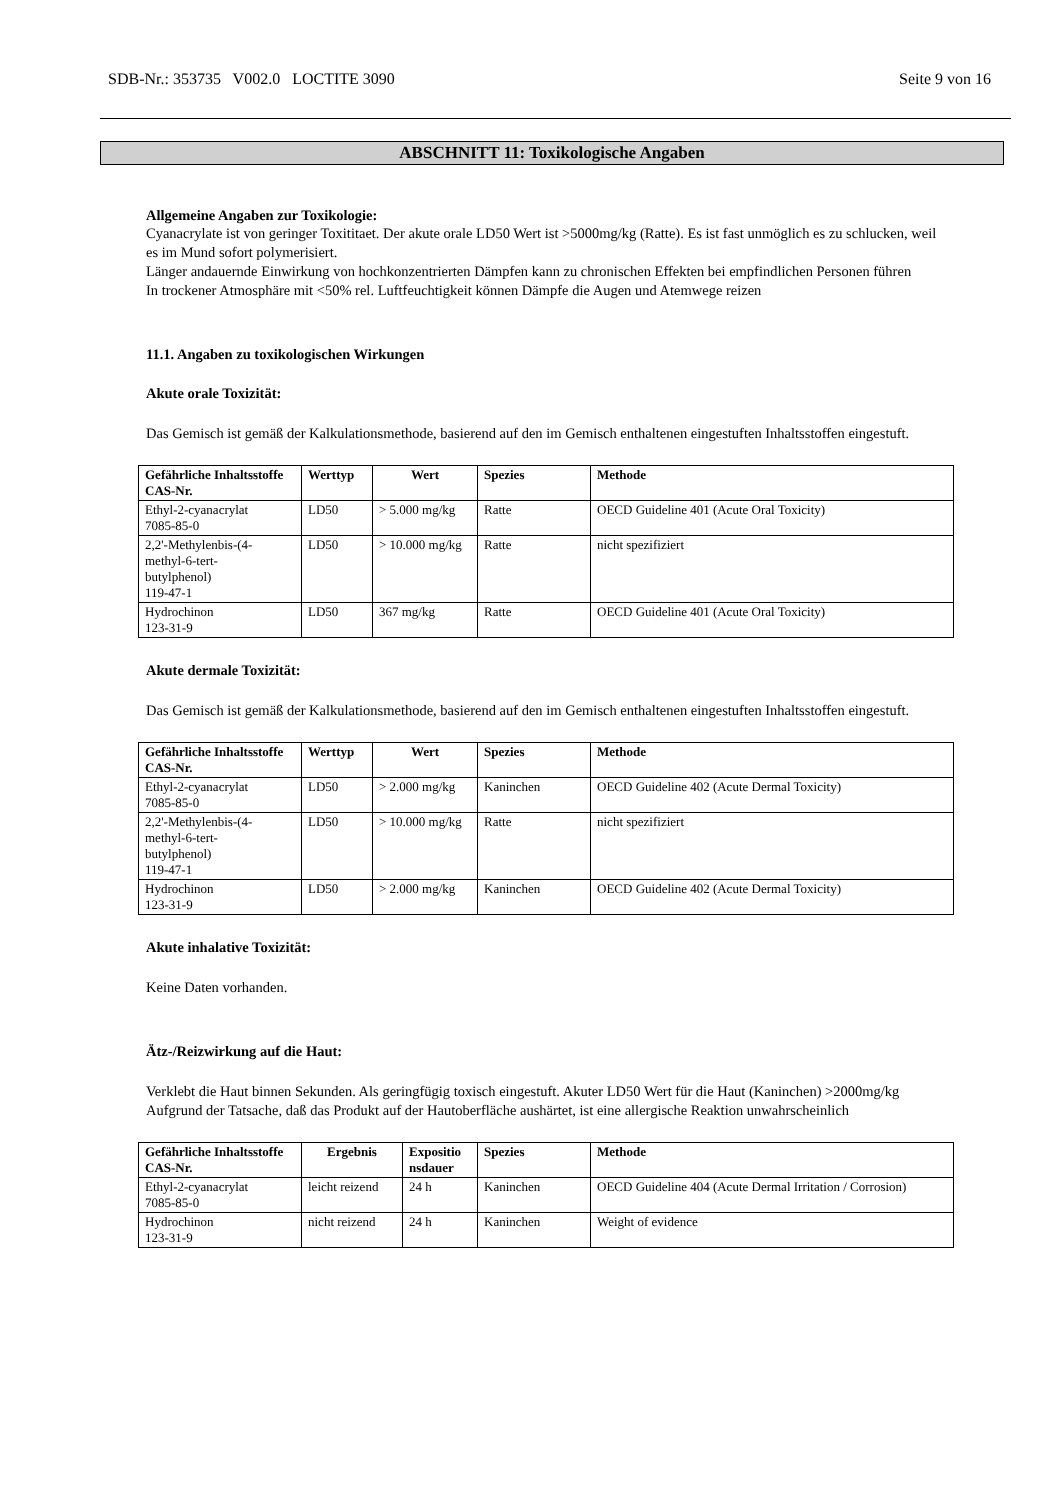SDB-Nr.: 353735 V002.0 LOCTITE 3090 Seite 9 von 16
ABSCHNITT 11: Toxikologische Angaben
Allgemeine Angaben zur Toxikologie:
Cyanacrylate ist von geringer Toxititaet. Der akute orale LD50 Wert ist >5000mg/kg (Ratte). Es ist fast unmöglich es zu schlucken, weil es im Mund sofort polymerisiert.
Länger andauernde Einwirkung von hochkonzentrierten Dämpfen kann zu chronischen Effekten bei empfindlichen Personen führen
In trockener Atmosphäre mit <50% rel. Luftfeuchtigkeit können Dämpfe die Augen und Atemwege reizen
11.1. Angaben zu toxikologischen Wirkungen
Akute orale Toxizität:
Das Gemisch ist gemäß der Kalkulationsmethode, basierend auf den im Gemisch enthaltenen eingestuften Inhaltsstoffen eingestuft.
| Gefährliche Inhaltsstoffe CAS-Nr. | Werttyp | Wert | Spezies | Methode |
| --- | --- | --- | --- | --- |
| Ethyl-2-cyanacrylat 7085-85-0 | LD50 | > 5.000 mg/kg | Ratte | OECD Guideline 401 (Acute Oral Toxicity) |
| 2,2'-Methylenbis-(4- methyl-6-tert- butylphenol) 119-47-1 | LD50 | > 10.000 mg/kg | Ratte | nicht spezifiziert |
| Hydrochinon 123-31-9 | LD50 | 367 mg/kg | Ratte | OECD Guideline 401 (Acute Oral Toxicity) |
Akute dermale Toxizität:
Das Gemisch ist gemäß der Kalkulationsmethode, basierend auf den im Gemisch enthaltenen eingestuften Inhaltsstoffen eingestuft.
| Gefährliche Inhaltsstoffe CAS-Nr. | Werttyp | Wert | Spezies | Methode |
| --- | --- | --- | --- | --- |
| Ethyl-2-cyanacrylat 7085-85-0 | LD50 | > 2.000 mg/kg | Kaninchen | OECD Guideline 402 (Acute Dermal Toxicity) |
| 2,2'-Methylenbis-(4- methyl-6-tert- butylphenol) 119-47-1 | LD50 | > 10.000 mg/kg | Ratte | nicht spezifiziert |
| Hydrochinon 123-31-9 | LD50 | > 2.000 mg/kg | Kaninchen | OECD Guideline 402 (Acute Dermal Toxicity) |
Akute inhalative Toxizität:
Keine Daten vorhanden.
Ätz-/Reizwirkung auf die Haut:
Verklebt die Haut binnen Sekunden. Als geringfügig toxisch eingestuft. Akuter LD50 Wert für die Haut (Kaninchen) >2000mg/kg
Aufgrund der Tatsache, daß das Produkt auf der Hautoberfläche aushärtet, ist eine allergische Reaktion unwahrscheinlich
| Gefährliche Inhaltsstoffe CAS-Nr. | Ergebnis | Expositio nsdauer | Spezies | Methode |
| --- | --- | --- | --- | --- |
| Ethyl-2-cyanacrylat 7085-85-0 | leicht reizend | 24 h | Kaninchen | OECD Guideline 404 (Acute Dermal Irritation / Corrosion) |
| Hydrochinon 123-31-9 | nicht reizend | 24 h | Kaninchen | Weight of evidence |